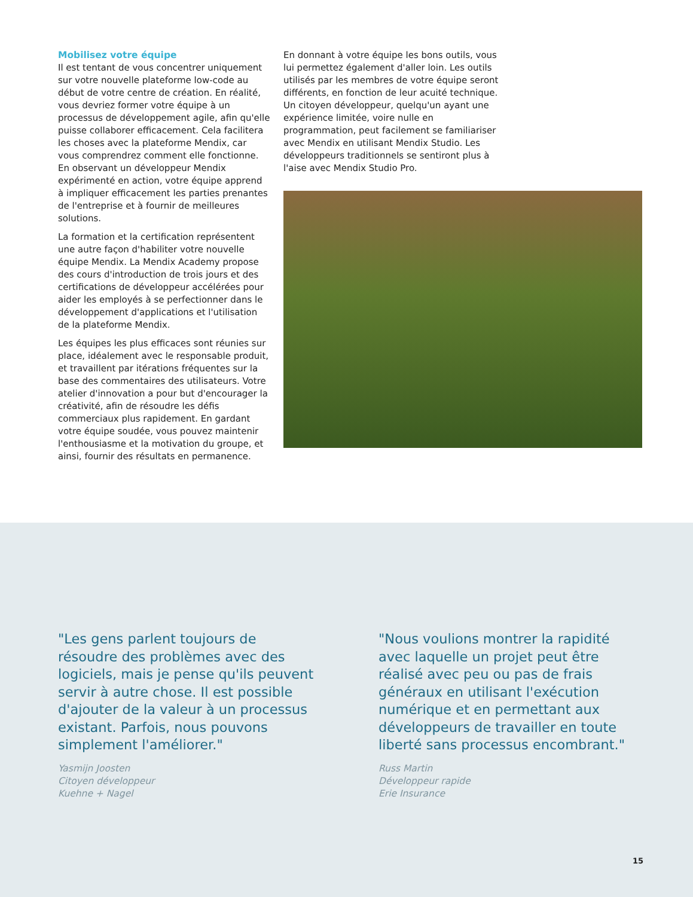Mobilisez votre équipe
Il est tentant de vous concentrer uniquement sur votre nouvelle plateforme low-code au début de votre centre de création. En réalité, vous devriez former votre équipe à un processus de développement agile, afin qu'elle puisse collaborer efficacement. Cela facilitera les choses avec la plateforme Mendix, car vous comprendrez comment elle fonctionne. En observant un développeur Mendix expérimenté en action, votre équipe apprend à impliquer efficacement les parties prenantes de l'entreprise et à fournir de meilleures solutions.
La formation et la certification représentent une autre façon d'habiliter votre nouvelle équipe Mendix. La Mendix Academy propose des cours d'introduction de trois jours et des certifications de développeur accélérées pour aider les employés à se perfectionner dans le développement d'applications et l'utilisation de la plateforme Mendix.
Les équipes les plus efficaces sont réunies sur place, idéalement avec le responsable produit, et travaillent par itérations fréquentes sur la base des commentaires des utilisateurs. Votre atelier d'innovation a pour but d'encourager la créativité, afin de résoudre les défis commerciaux plus rapidement. En gardant votre équipe soudée, vous pouvez maintenir l'enthousiasme et la motivation du groupe, et ainsi, fournir des résultats en permanence.
En donnant à votre équipe les bons outils, vous lui permettez également d'aller loin. Les outils utilisés par les membres de votre équipe seront différents, en fonction de leur acuité technique. Un citoyen développeur, quelqu'un ayant une expérience limitée, voire nulle en programmation, peut facilement se familiariser avec Mendix en utilisant Mendix Studio. Les développeurs traditionnels se sentiront plus à l'aise avec Mendix Studio Pro.
"Les gens parlent toujours de résoudre des problèmes avec des logiciels, mais je pense qu'ils peuvent servir à autre chose. Il est possible d'ajouter de la valeur à un processus existant. Parfois, nous pouvons simplement l'améliorer."
Yasmijn Joosten
Citoyen développeur
Kuehne + Nagel
"Nous voulions montrer la rapidité avec laquelle un projet peut être réalisé avec peu ou pas de frais généraux en utilisant l'exécution numérique et en permettant aux développeurs de travailler en toute liberté sans processus encombrant."
Russ Martin
Développeur rapide
Erie Insurance
15